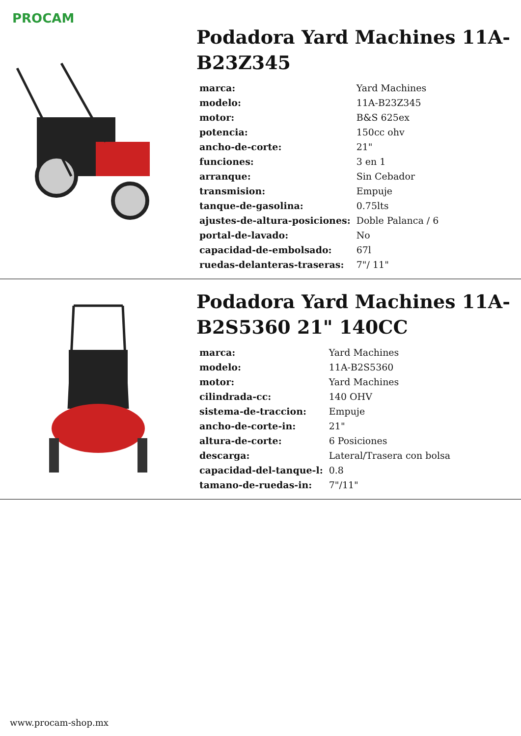PROCAM
Podadora Yard Machines 11A-B23Z345
| marca: | Yard Machines |
| modelo: | 11A-B23Z345 |
| motor: | B&S 625ex |
| potencia: | 150cc ohv |
| ancho-de-corte: | 21" |
| funciones: | 3 en 1 |
| arranque: | Sin Cebador |
| transmision: | Empuje |
| tanque-de-gasolina: | 0.75lts |
| ajustes-de-altura-posiciones: | Doble Palanca / 6 |
| portal-de-lavado: | No |
| capacidad-de-embolsado: | 67l |
| ruedas-delanteras-traseras: | 7"/ 11" |
Podadora Yard Machines 11A-B2S5360 21" 140CC
| marca: | Yard Machines |
| modelo: | 11A-B2S5360 |
| motor: | Yard Machines |
| cilindrada-cc: | 140 OHV |
| sistema-de-traccion: | Empuje |
| ancho-de-corte-in: | 21" |
| altura-de-corte: | 6 Posiciones |
| descarga: | Lateral/Trasera con bolsa |
| capacidad-del-tanque-l: | 0.8 |
| tamano-de-ruedas-in: | 7"/11" |
www.procam-shop.mx